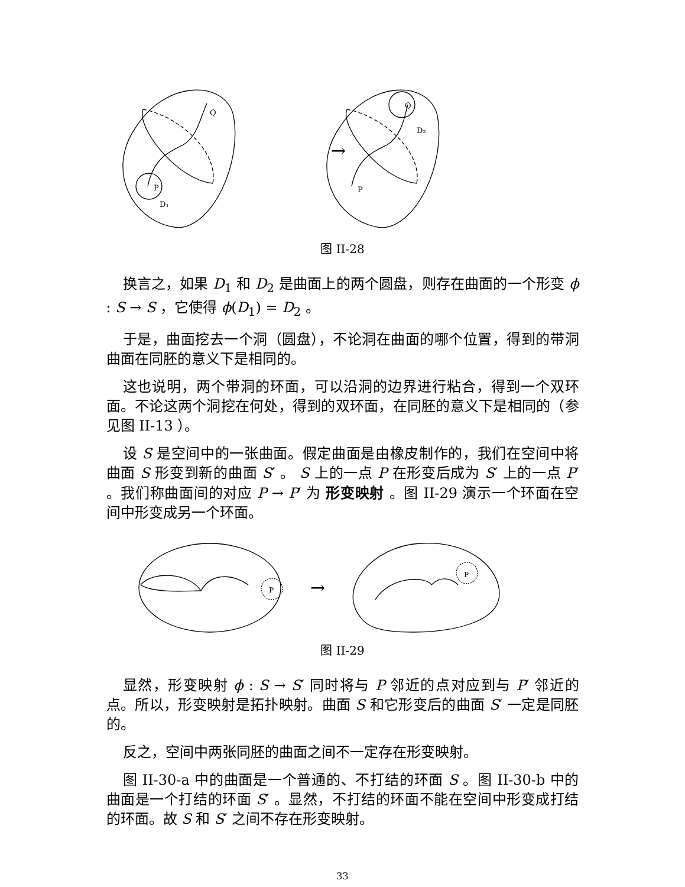P
Q
D₁
→
P
Q
D₂
图 II-28
换言之，如果 D<sub>1</sub> 和 D<sub>2</sub> 是曲面上的两个圆盘，则存在曲面的一个形变 ϕ : S → S ，它使得 ϕ(D<sub>1</sub>) = D<sub>2</sub> 。
于是，曲面挖去一个洞（圆盘），不论洞在曲面的哪个位置，得到的带洞曲面在同胚的意义下是相同的。
这也说明，两个带洞的环面，可以沿洞的边界进行粘合，得到一个双环面。不论这两个洞挖在何处，得到的双环面，在同胚的意义下是相同的（参见图 II-13 ）。
设 S 是空间中的一张曲面。假定曲面是由橡皮制作的，我们在空间中将曲面 S 形变到新的曲面 S′ 。 S 上的一点 P 在形变后成为 S′ 上的一点 P′ 。我们称曲面间的对应 P → P′ 为 形变映射 。图 II-29 演示一个环面在空间中形变成另一个环面。
P
→
P
图 II-29
显然，形变映射 ϕ : S → S′ 同时将与 P 邻近的点对应到与 P′ 邻近的点。所以，形变映射是拓扑映射。曲面 S 和它形变后的曲面 S′ 一定是同胚的。
反之，空间中两张同胚的曲面之间不一定存在形变映射。
图 II-30-a 中的曲面是一个普通的、不打结的环面 S 。图 II-30-b 中的曲面是一个打结的环面 S′ 。显然，不打结的环面不能在空间中形变成打结的环面。故 S 和 S′ 之间不存在形变映射。
33